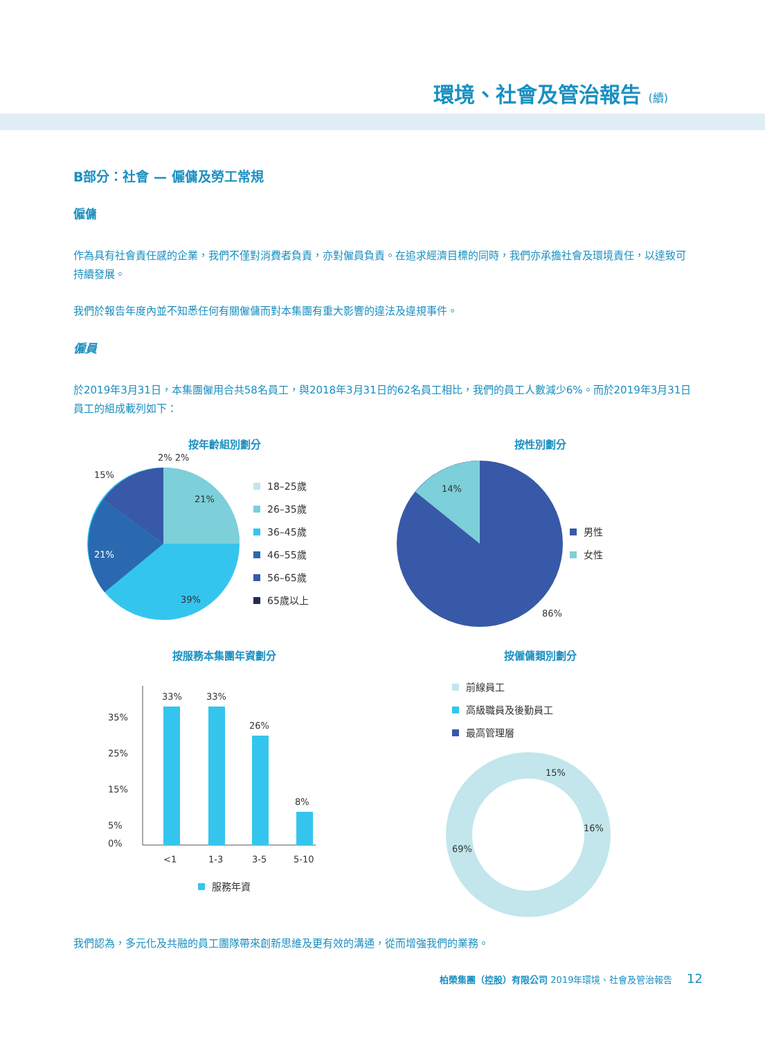環境、社會及管治報告 (續)
B部分：社會 — 僱傭及勞工常規
僱傭
作為具有社會責任感的企業，我們不僅對消費者負責，亦對僱員負責。在追求經濟目標的同時，我們亦承擔社會及環境責任，以達致可持續發展。
我們於報告年度內並不知悉任何有關僱傭而對本集團有重大影響的違法及違規事件。
僱員
於2019年3月31日，本集團僱用合共58名員工，與2018年3月31日的62名員工相比，我們的員工人數減少6%。而於2019年3月31日員工的組成載列如下：
按年齡組別劃分
15%
2% 2%
21%
21%
39%
18–25歲
26–35歲
36–45歲
46–55歲
56–65歲
65歲以上
按性別劃分
14%
86%
男性
女性
按服務本集團年資劃分
35%
25%
15%
5%
0%
33%
33%
26%
8%
<1
1-3
3-5
5-10
服務年資
按僱傭類別劃分
前線員工
高級職員及後勤員工
最高管理層
69%
15%
16%
我們認為，多元化及共融的員工團隊帶來創新思維及更有效的溝通，從而增強我們的業務。
柏榮集團（控股）有限公司 2019年環境、社會及管治報告 12